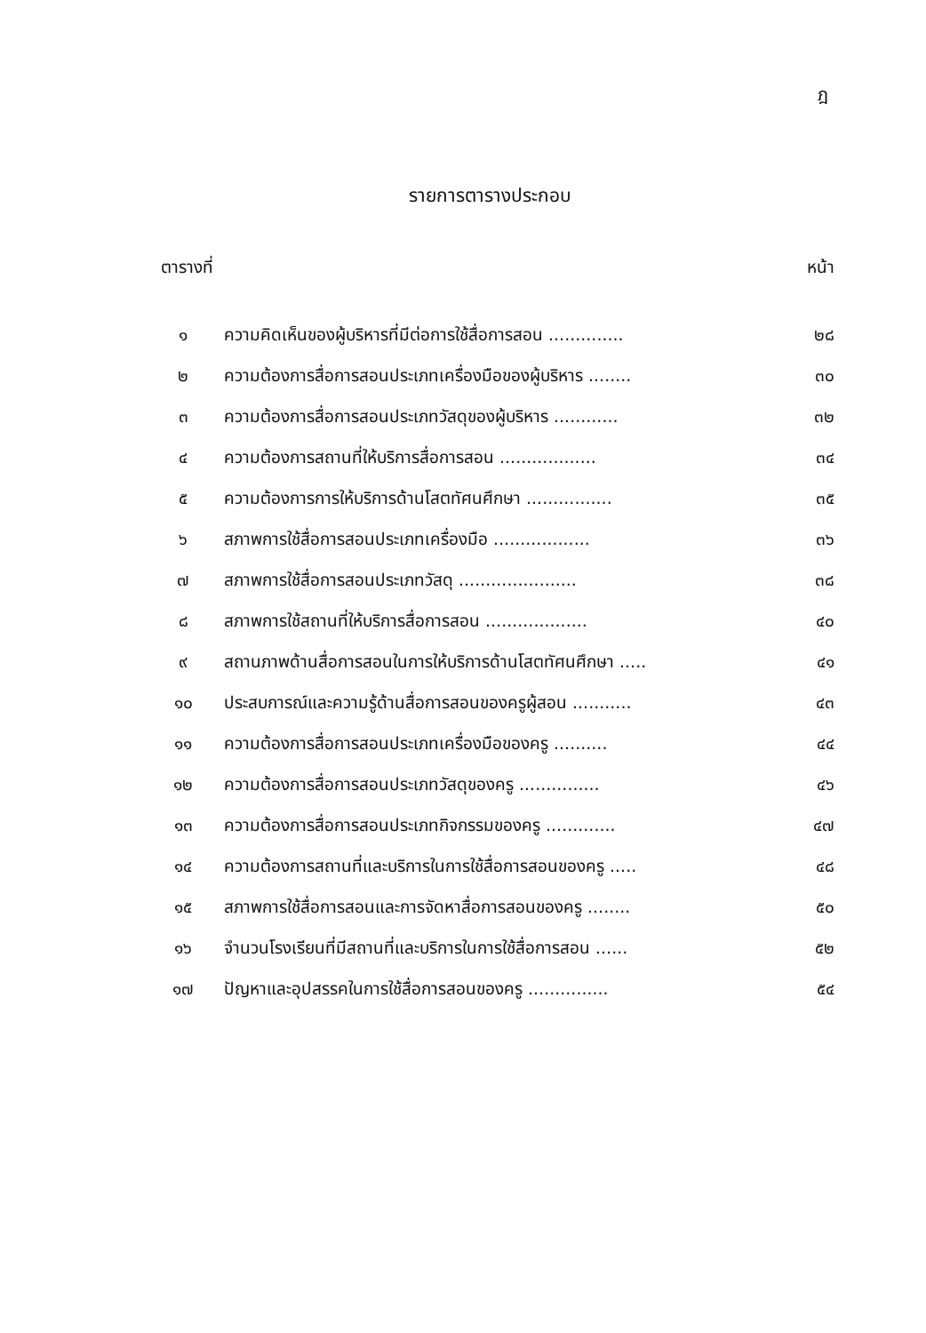ฎ
รายการตารางประกอบ
| ตารางที่ | | หน้า |
| --- | --- | --- |
| ๑ | ความคิดเห็นของผู้บริหารที่มีต่อการใช้สื่อการสอน .............. | ๒๘ |
| ๒ | ความต้องการสื่อการสอนประเภทเครื่องมือของผู้บริหาร ........ | ๓๐ |
| ๓ | ความต้องการสื่อการสอนประเภทวัสดุของผู้บริหาร ............ | ๓๒ |
| ๔ | ความต้องการสถานที่ให้บริการสื่อการสอน .................. | ๓๔ |
| ๕ | ความต้องการการให้บริการด้านโสตทัศนศึกษา ................ | ๓๕ |
| ๖ | สภาพการใช้สื่อการสอนประเภทเครื่องมือ .................. | ๓๖ |
| ๗ | สภาพการใช้สื่อการสอนประเภทวัสดุ ...................... | ๓๘ |
| ๘ | สภาพการใช้สถานที่ให้บริการสื่อการสอน ................... | ๔๐ |
| ๙ | สถานภาพด้านสื่อการสอนในการให้บริการด้านโสตทัศนศึกษา ..... | ๔๑ |
| ๑๐ | ประสบการณ์และความรู้ด้านสื่อการสอนของครูผู้สอน ........... | ๔๓ |
| ๑๑ | ความต้องการสื่อการสอนประเภทเครื่องมือของครู .......... | ๔๔ |
| ๑๒ | ความต้องการสื่อการสอนประเภทวัสดุของครู ............... | ๔๖ |
| ๑๓ | ความต้องการสื่อการสอนประเภทกิจกรรมของครู ............. | ๔๗ |
| ๑๔ | ความต้องการสถานที่และบริการในการใช้สื่อการสอนของครู ..... | ๔๘ |
| ๑๕ | สภาพการใช้สื่อการสอนและการจัดหาสื่อการสอนของครู ........ | ๕๐ |
| ๑๖ | จำนวนโรงเรียนที่มีสถานที่และบริการในการใช้สื่อการสอน ...... | ๕๒ |
| ๑๗ | ปัญหาและอุปสรรคในการใช้สื่อการสอนของครู ............... | ๕๔ |